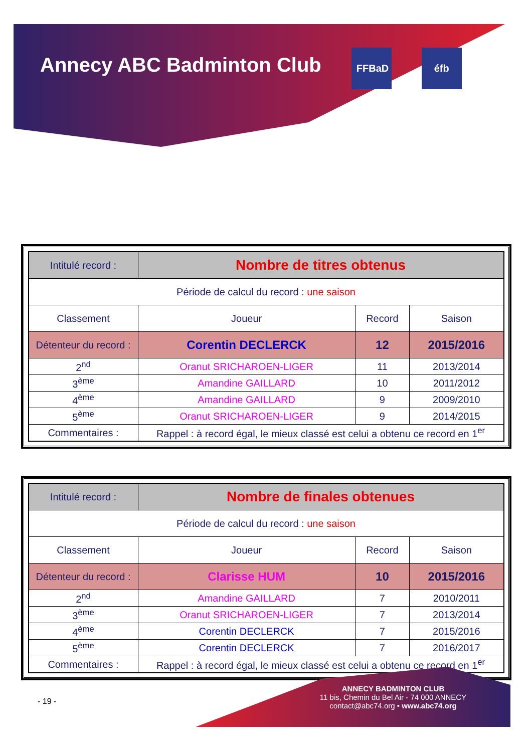Annecy ABC Badminton Club FFBaD éfb
| Intitulé record : | Nombre de titres obtenus | | |
| Période de calcul du record : une saison | | | |
| Classement | Joueur | Record | Saison |
| Détenteur du record : | Corentin DECLERCK | 12 | 2015/2016 |
| 2<sup>nd</sup> | Oranut SRICHAROEN-LIGER | 11 | 2013/2014 |
| 3<sup>ème</sup> | Amandine GAILLARD | 10 | 2011/2012 |
| 4<sup>ème</sup> | Amandine GAILLARD | 9 | 2009/2010 |
| 5<sup>ème</sup> | Oranut SRICHAROEN-LIGER | 9 | 2014/2015 |
| Commentaires : | Rappel : à record égal, le mieux classé est celui a obtenu ce record en 1<sup>er</sup> | | |
| Intitulé record : | Nombre de finales obtenues | | |
| Période de calcul du record : une saison | | | |
| Classement | Joueur | Record | Saison |
| Détenteur du record : | Clarisse HUM | 10 | 2015/2016 |
| 2<sup>nd</sup> | Amandine GAILLARD | 7 | 2010/2011 |
| 3<sup>ème</sup> | Oranut SRICHAROEN-LIGER | 7 | 2013/2014 |
| 4<sup>ème</sup> | Corentin DECLERCK | 7 | 2015/2016 |
| 5<sup>ème</sup> | Corentin DECLERCK | 7 | 2016/2017 |
| Commentaires : | Rappel : à record égal, le mieux classé est celui a obtenu ce record en 1<sup>er</sup> | | |
- 19 -
ANNECY BADMINTON CLUB
11 bis, Chemin du Bel Air - 74 000 ANNECY
contact@abc74.org • www.abc74.org